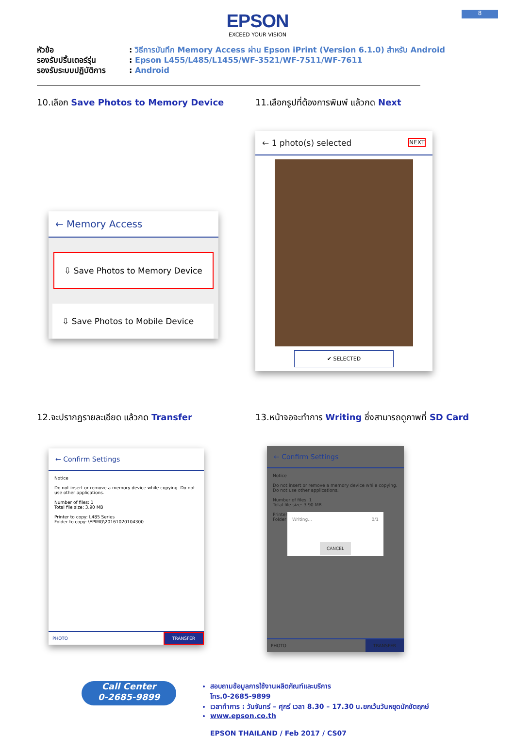8
EPSON
EXCEED YOUR VISION
หัวข้อ: วิธีการบันทึก Memory Access ผ่าน Epson iPrint (Version 6.1.0) สำหรับ Android
รองรับปริ้นเตอร์รุ่น: Epson L455/L485/L1455/WF-3521/WF-7511/WF-7611
รองรับระบบปฏิบัติการ: Android
10.เลือก Save Photos to Memory Device
← Memory Access
⇩ Save Photos to Memory Device
⇩ Save Photos to Mobile Device
11.เลือกรูปที่ต้องการพิมพ์ แล้วกด Next
← 1 photo(s) selected NEXT
✔ SELECTED
12.จะปรากฏรายละเอียด แล้วกด Transfer
← Confirm Settings
Notice
Do not insert or remove a memory device while copying. Do not use other applications.
Number of files: 1
Total file size: 3.90 MB
Printer to copy: L485 Series
Folder to copy: \EPIMG\20161020104300
PHOTO TRANSFER
13.หน้าจอจะทำการ Writing ซึ่งสามารถดูภาพที่ SD Card
← Confirm Settings
Notice
Do not insert or remove a memory device while copying. Do not use other applications.
Number of files: 1
Total file size: 3.90 MB
Printer
Folder
Writing... 0/1
CANCEL
PHOTO TRANSFER
Call Center
0-2685-9899
สอบถามข้อมูลการใช้งานผลิตภัณฑ์และบริการ
โทร.0-2685-9899
เวลาทำการ : วันจันทร์ – ศุกร์ เวลา 8.30 – 17.30 น.ยกเว้นวันหยุดนักขัตฤกษ์
www.epson.co.th
EPSON THAILAND / Feb 2017 / CS07